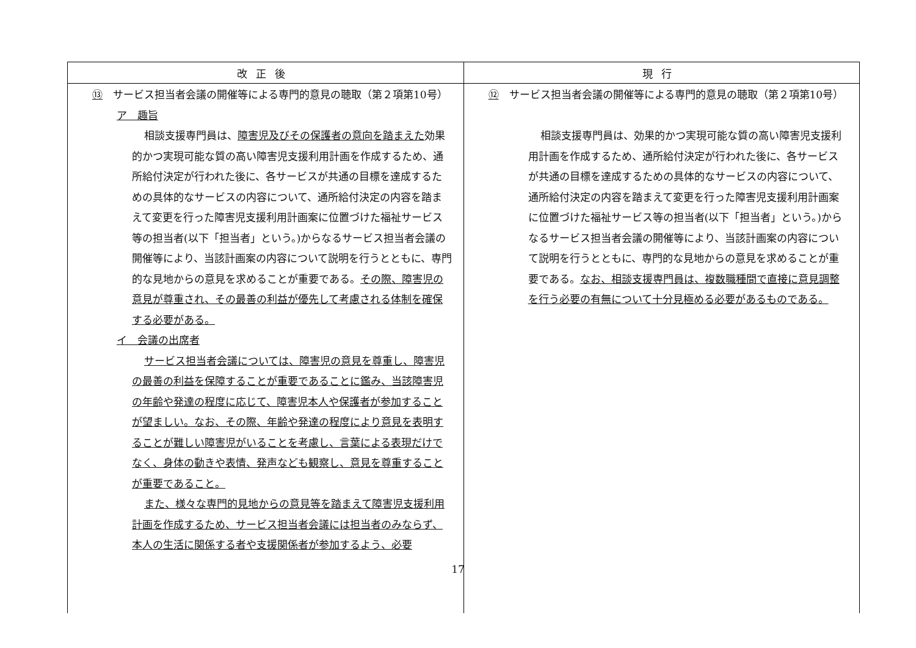| 改正後 | 現行 |
| --- | --- |
| ⑬ サービス担当者会議の開催等による専門的意見の聴取（第２項第10号） ア 趣旨 相談支援専門員は、 障害児及びその保護者の意向を踏まえた 効果的かつ実現可能な質の高い障害児支援利用計画を作成するため、通所給付決定が行われた後に、各サービスが共通の目標を達成するための具体的なサービスの内容について、通所給付決定の内容を踏まえて変更を行った障害児支援利用計画案に位置づけた福祉サービス等の担当者(以下「担当者」という。)からなるサービス担当者会議の開催等により、当該計画案の内容について説明を行うとともに、専門的な見地からの意見を求めることが重要である。 その際、障害児の意見が尊重され、その最善の利益が優先して考慮される体制を確保する必要がある。 イ 会議の出席者 サービス担当者会議については、障害児の意見を尊重し、障害児の最善の利益を保障することが重要であることに鑑み、当該障害児の年齢や発達の程度に応じて、障害児本人や保護者が参加することが望ましい。なお、その際、年齢や発達の程度により意見を表明することが難しい障害児がいることを考慮し、言葉による表現だけでなく、身体の動きや表情、発声なども観察し、意見を尊重することが重要であること。 また、様々な専門的見地からの意見等を踏まえて障害児支援利用計画を作成するため、サービス担当者会議には担当者のみならず、本人の生活に関係する者や支援関係者が参加するよう、必要 | ⑫ サービス担当者会議の開催等による専門的意見の聴取（第２項第10号） 相談支援専門員は、効果的かつ実現可能な質の高い障害児支援利用計画を作成するため、通所給付決定が行われた後に、各サービスが共通の目標を達成するための具体的なサービスの内容について、通所給付決定の内容を踏まえて変更を行った障害児支援利用計画案に位置づけた福祉サービス等の担当者(以下「担当者」という。)からなるサービス担当者会議の開催等により、当該計画案の内容について説明を行うとともに、専門的な見地からの意見を求めることが重要である。 なお、相談支援専門員は、複数職種間で直接に意見調整を行う必要の有無について十分見極める必要があるものである。 |
17